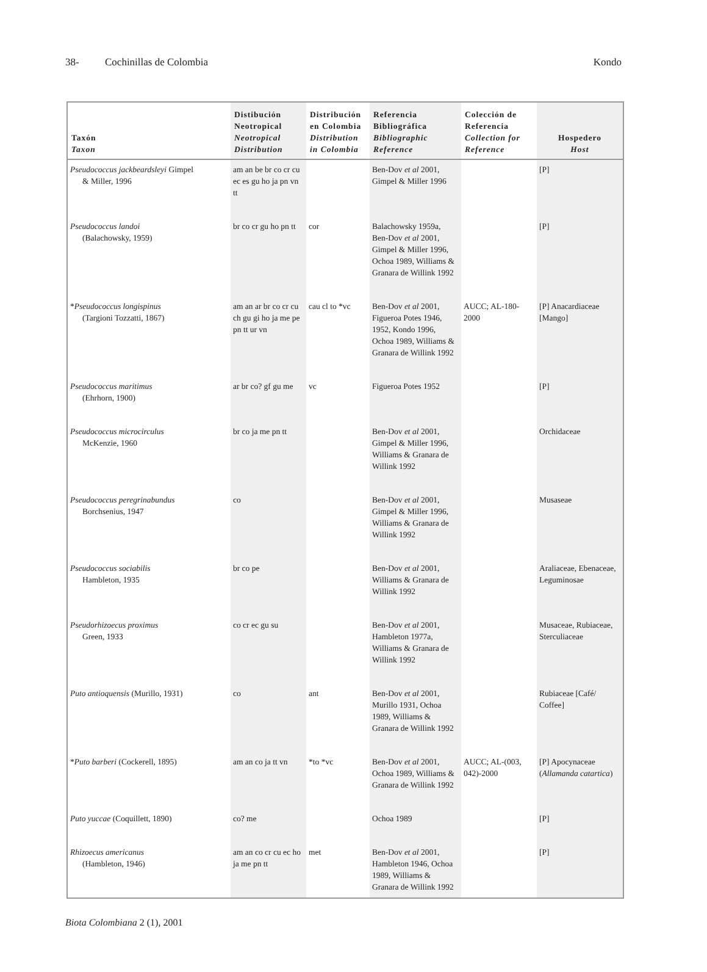38- Cochinillas de Colombia Kondo
| Taxón Taxon | Distibución Neotropical Neotropical Distribution | Distribución en Colombia Distribution in Colombia | Referencia Bibliográfica Bibliographic Reference | Colección de Referencia Collection for Reference | Hospedero Host |
| --- | --- | --- | --- | --- | --- |
| Pseudococcus jackbeardsleyi Gimpel & Miller, 1996 | am an be br co cr cu ec es gu ho ja pn vn tt | | Ben-Dov et al 2001, Gimpel & Miller 1996 | | [P] |
| Pseudococcus landoi (Balachowsky, 1959) | br co cr gu ho pn tt | cor | Balachowsky 1959a, Ben-Dov et al 2001, Gimpel & Miller 1996, Ochoa 1989, Williams & Granara de Willink 1992 | | [P] |
| * Pseudococcus longispinus (Targioni Tozzatti, 1867) | am an ar br co cr cu ch gu gi ho ja me pe pn tt ur vn | cau cl to *vc | Ben-Dov et al 2001, Figueroa Potes 1946, 1952, Kondo 1996, Ochoa 1989, Williams & Granara de Willink 1992 | AUCC; AL-180-2000 | [P] Anacardiaceae [Mango] |
| Pseudococcus maritimus (Ehrhorn, 1900) | ar br co? gf gu me | vc | Figueroa Potes 1952 | | [P] |
| Pseudococcus microcirculus McKenzie, 1960 | br co ja me pn tt | | Ben-Dov et al 2001, Gimpel & Miller 1996, Williams & Granara de Willink 1992 | | Orchidaceae |
| Pseudococcus peregrinabundus Borchsenius, 1947 | co | | Ben-Dov et al 2001, Gimpel & Miller 1996, Williams & Granara de Willink 1992 | | Musaseae |
| Pseudococcus sociabilis Hambleton, 1935 | br co pe | | Ben-Dov et al 2001, Williams & Granara de Willink 1992 | | Araliaceae, Ebenaceae, Leguminosae |
| Pseudorhizoecus proximus Green, 1933 | co cr ec gu su | | Ben-Dov et al 2001, Hambleton 1977a, Williams & Granara de Willink 1992 | | Musaceae, Rubiaceae, Sterculiaceae |
| Puto antioquensis (Murillo, 1931) | co | ant | Ben-Dov et al 2001, Murillo 1931, Ochoa 1989, Williams & Granara de Willink 1992 | | Rubiaceae [Café/ Coffee] |
| * Puto barberi (Cockerell, 1895) | am an co ja tt vn | *to *vc | Ben-Dov et al 2001, Ochoa 1989, Williams & Granara de Willink 1992 | AUCC; AL-(003, 042)-2000 | [P] Apocynaceae ( Allamanda catartica ) |
| Puto yuccae (Coquillett, 1890) | co? me | | Ochoa 1989 | | [P] |
| Rhizoecus americanus (Hambleton, 1946) | am an co cr cu ec ho ja me pn tt | met | Ben-Dov et al 2001, Hambleton 1946, Ochoa 1989, Williams & Granara de Willink 1992 | | [P] |
Biota Colombiana 2 (1), 2001